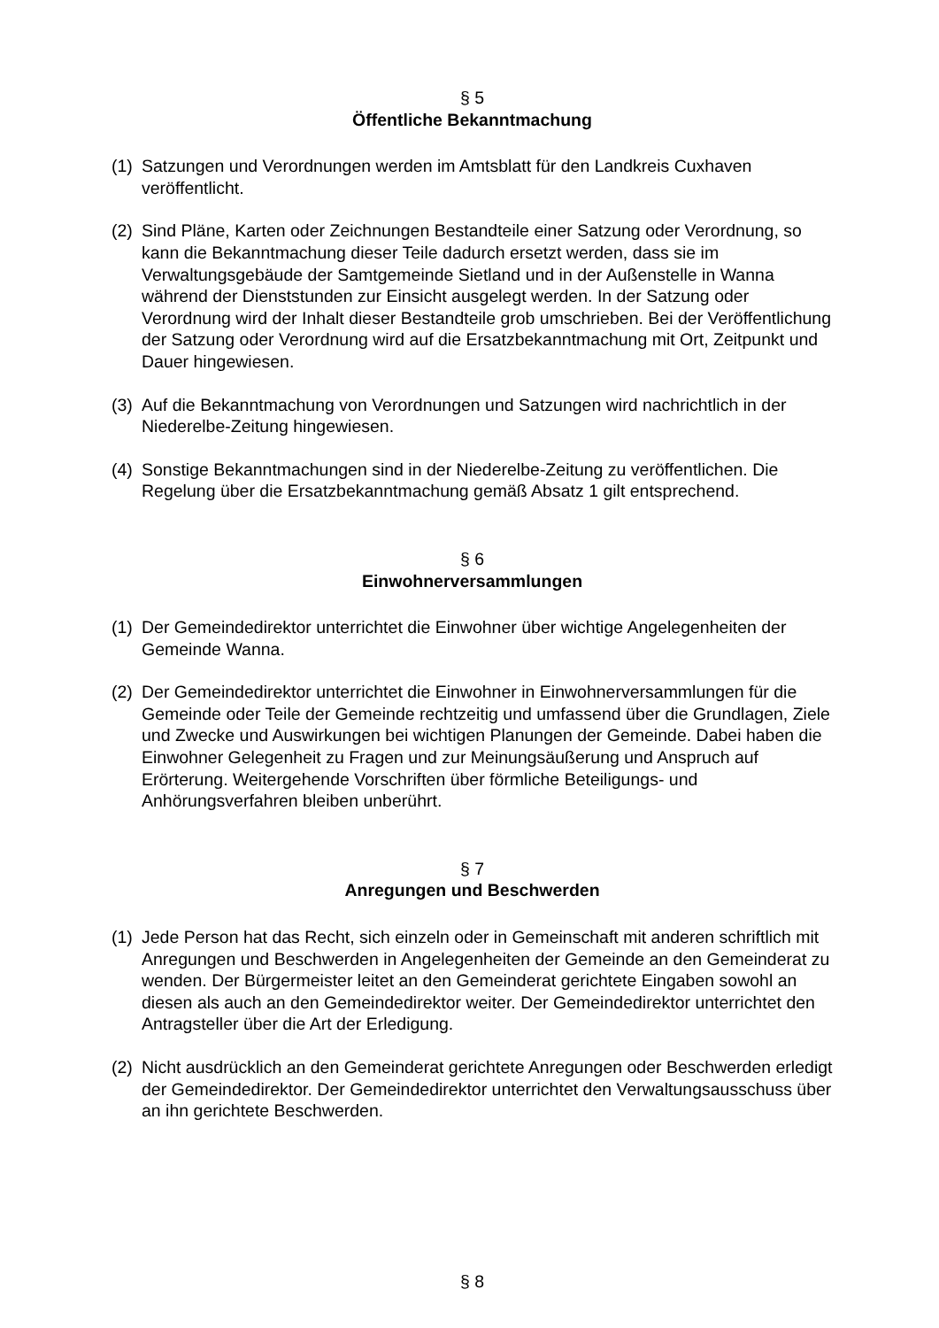§ 5
Öffentliche Bekanntmachung
(1) Satzungen und Verordnungen werden im Amtsblatt für den Landkreis Cuxhaven veröffentlicht.
(2) Sind Pläne, Karten oder Zeichnungen Bestandteile einer Satzung oder Verordnung, so kann die Bekanntmachung dieser Teile dadurch ersetzt werden, dass sie im Verwaltungsgebäude der Samtgemeinde Sietland und in der Außenstelle in Wanna während der Dienststunden zur Einsicht ausgelegt werden. In der Satzung oder Verordnung wird der Inhalt dieser Bestandteile grob umschrieben. Bei der Veröffentlichung der Satzung oder Verordnung wird auf die Ersatzbekanntmachung mit Ort, Zeitpunkt und Dauer hingewiesen.
(3) Auf die Bekanntmachung von Verordnungen und Satzungen wird nachrichtlich in der Niederelbe-Zeitung hingewiesen.
(4) Sonstige Bekanntmachungen sind in der Niederelbe-Zeitung zu veröffentlichen. Die Regelung über die Ersatzbekanntmachung gemäß Absatz 1 gilt entsprechend.
§ 6
Einwohnerversammlungen
(1) Der Gemeindedirektor unterrichtet die Einwohner über wichtige Angelegenheiten der Gemeinde Wanna.
(2) Der Gemeindedirektor unterrichtet die Einwohner in Einwohnerversammlungen für die Gemeinde oder Teile der Gemeinde rechtzeitig und umfassend über die Grundlagen, Ziele und Zwecke und Auswirkungen bei wichtigen Planungen der Gemeinde. Dabei haben die Einwohner Gelegenheit zu Fragen und zur Meinungsäußerung und Anspruch auf Erörterung. Weitergehende Vorschriften über förmliche Beteiligungs- und Anhörungsverfahren bleiben unberührt.
§ 7
Anregungen und Beschwerden
(1) Jede Person hat das Recht, sich einzeln oder in Gemeinschaft mit anderen schriftlich mit Anregungen und Beschwerden in Angelegenheiten der Gemeinde an den Gemeinderat zu wenden. Der Bürgermeister leitet an den Gemeinderat gerichtete Eingaben sowohl an diesen als auch an den Gemeindedirektor weiter. Der Gemeindedirektor unterrichtet den Antragsteller über die Art der Erledigung.
(2) Nicht ausdrücklich an den Gemeinderat gerichtete Anregungen oder Beschwerden erledigt der Gemeindedirektor. Der Gemeindedirektor unterrichtet den Verwaltungsausschuss über an ihn gerichtete Beschwerden.
§ 8